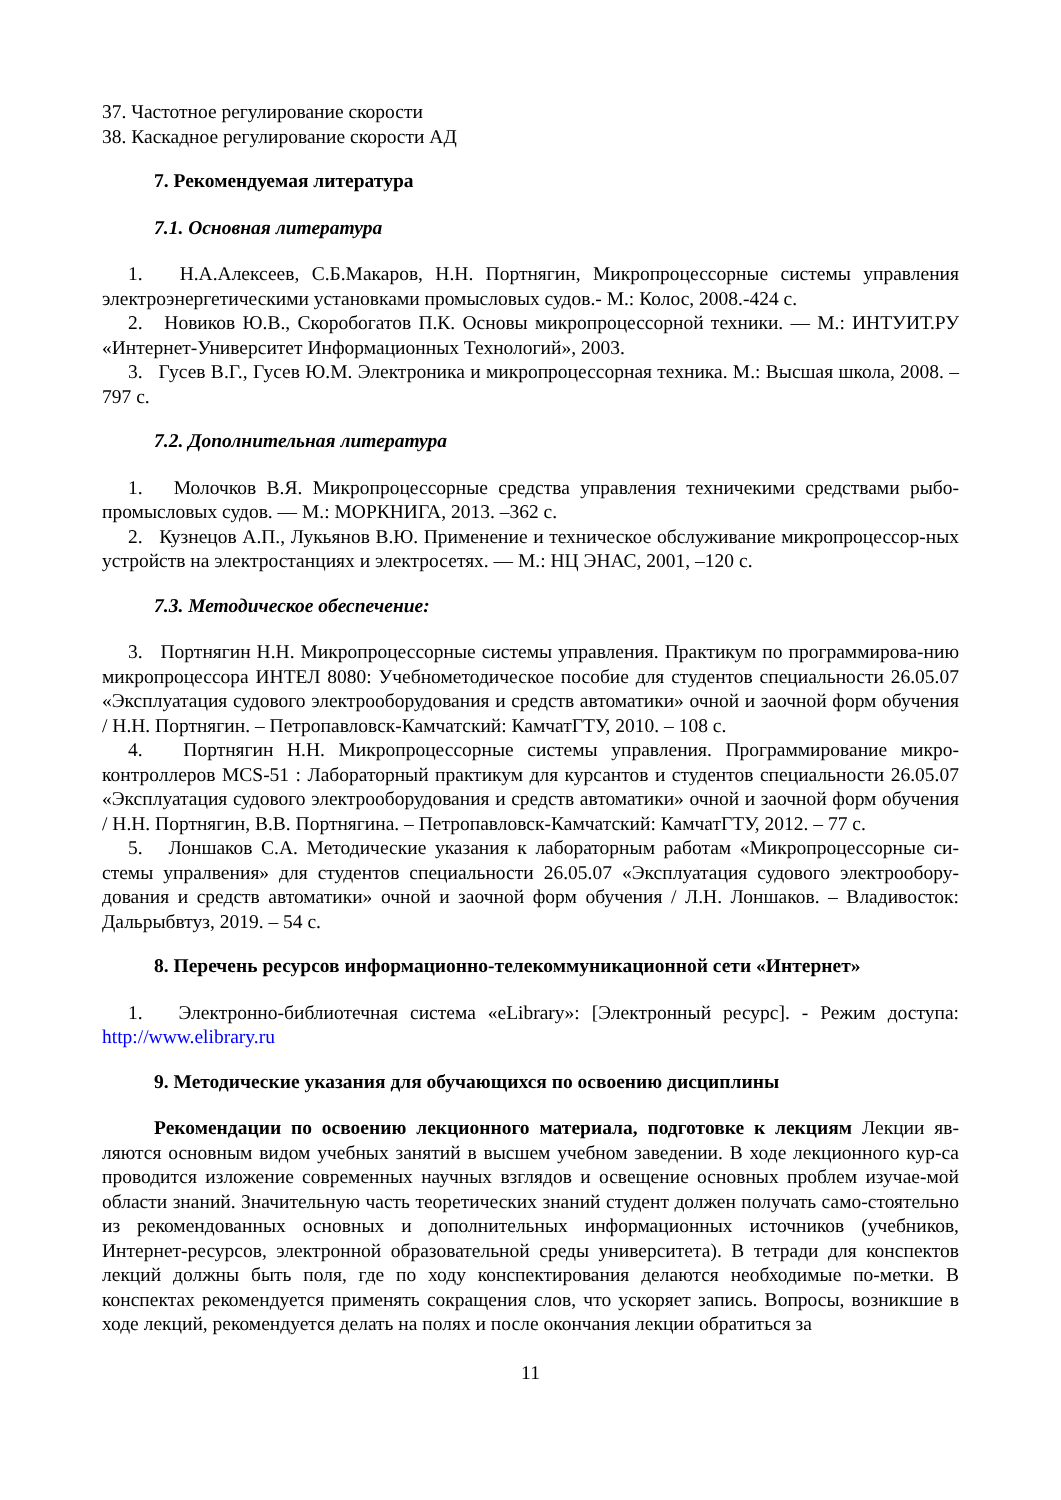37. Частотное регулирование скорости
38. Каскадное регулирование скорости АД
7. Рекомендуемая литература
7.1. Основная литература
1. Н.А.Алексеев, С.Б.Макаров, Н.Н. Портнягин, Микропроцессорные системы управления электроэнергетическими установками промысловых судов.- М.: Колос, 2008.-424 с.
2. Новиков Ю.В., Скоробогатов П.К. Основы микропроцессорной техники. — М.: ИНТУИТ.РУ «Интернет-Университет Информационных Технологий», 2003.
3. Гусев В.Г., Гусев Ю.М. Электроника и микропроцессорная техника. М.: Высшая школа, 2008. – 797 с.
7.2. Дополнительная литература
1. Молочков В.Я. Микропроцессорные средства управления техничекими средствами рыбо-промысловых судов. — М.: МОРКНИГА, 2013. –362 с.
2. Кузнецов А.П., Лукьянов В.Ю. Применение и техническое обслуживание микропроцессор-ных устройств на электростанциях и электросетях. — М.: НЦ ЭНАС, 2001, –120 с.
7.3. Методическое обеспечение:
3. Портнягин Н.Н. Микропроцессорные системы управления. Практикум по программирова-нию микропроцессора ИНТЕЛ 8080: Учебнометодическое пособие для студентов специальности 26.05.07 «Эксплуатация судового электрооборудования и средств автоматики» очной и заочной форм обучения / Н.Н. Портнягин. – Петропавловск-Камчатский: КамчатГТУ, 2010. – 108 с.
4. Портнягин Н.Н. Микропроцессорные системы управления. Программирование микро-контроллеров MCS-51 : Лабораторный практикум для курсантов и студентов специальности 26.05.07 «Эксплуатация судового электрооборудования и средств автоматики» очной и заочной форм обучения / Н.Н. Портнягин, В.В. Портнягина. – Петропавловск-Камчатский: КамчатГТУ, 2012. – 77 с.
5. Лоншаков С.А. Методические указания к лабораторным работам «Микропроцессорные си-стемы упралвения» для студентов специальности 26.05.07 «Эксплуатация судового электрообору-дования и средств автоматики» очной и заочной форм обучения / Л.Н. Лоншаков. – Владивосток: Дальрыбвтуз, 2019. – 54 с.
8. Перечень ресурсов информационно-телекоммуникационной сети «Интернет»
1. Электронно-библиотечная система «eLibrary»: [Электронный ресурс]. - Режим доступа: http://www.elibrary.ru
9. Методические указания для обучающихся по освоению дисциплины
Рекомендации по освоению лекционного материала, подготовке к лекциям Лекции яв-ляются основным видом учебных занятий в высшем учебном заведении. В ходе лекционного кур-са проводится изложение современных научных взглядов и освещение основных проблем изучае-мой области знаний. Значительную часть теоретических знаний студент должен получать само-стоятельно из рекомендованных основных и дополнительных информационных источников (учебников, Интернет-ресурсов, электронной образовательной среды университета). В тетради для конспектов лекций должны быть поля, где по ходу конспектирования делаются необходимые по-метки. В конспектах рекомендуется применять сокращения слов, что ускоряет запись. Вопросы, возникшие в ходе лекций, рекомендуется делать на полях и после окончания лекции обратиться за
11